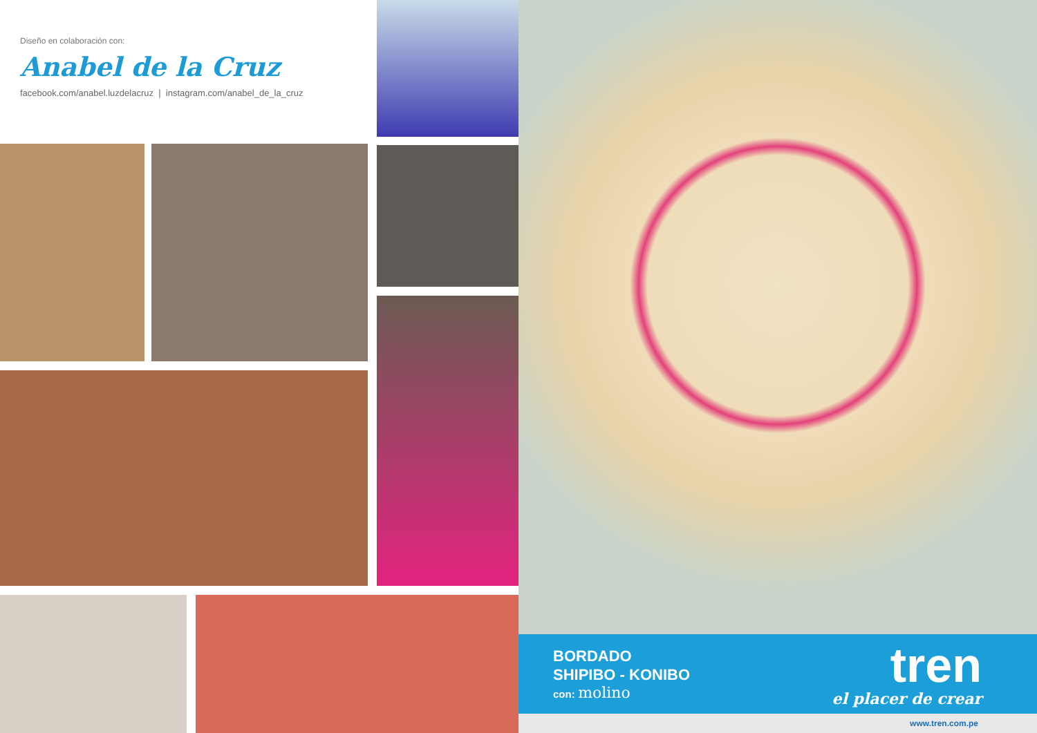Diseño en colaboración con:
Anabel de la Cruz
facebook.com/anabel.luzdelacruz | instagram.com/anabel_de_la_cruz
BORDADO
SHIPIBO - KONIBO
con: molino
tren
el placer de crear
www.tren.com.pe